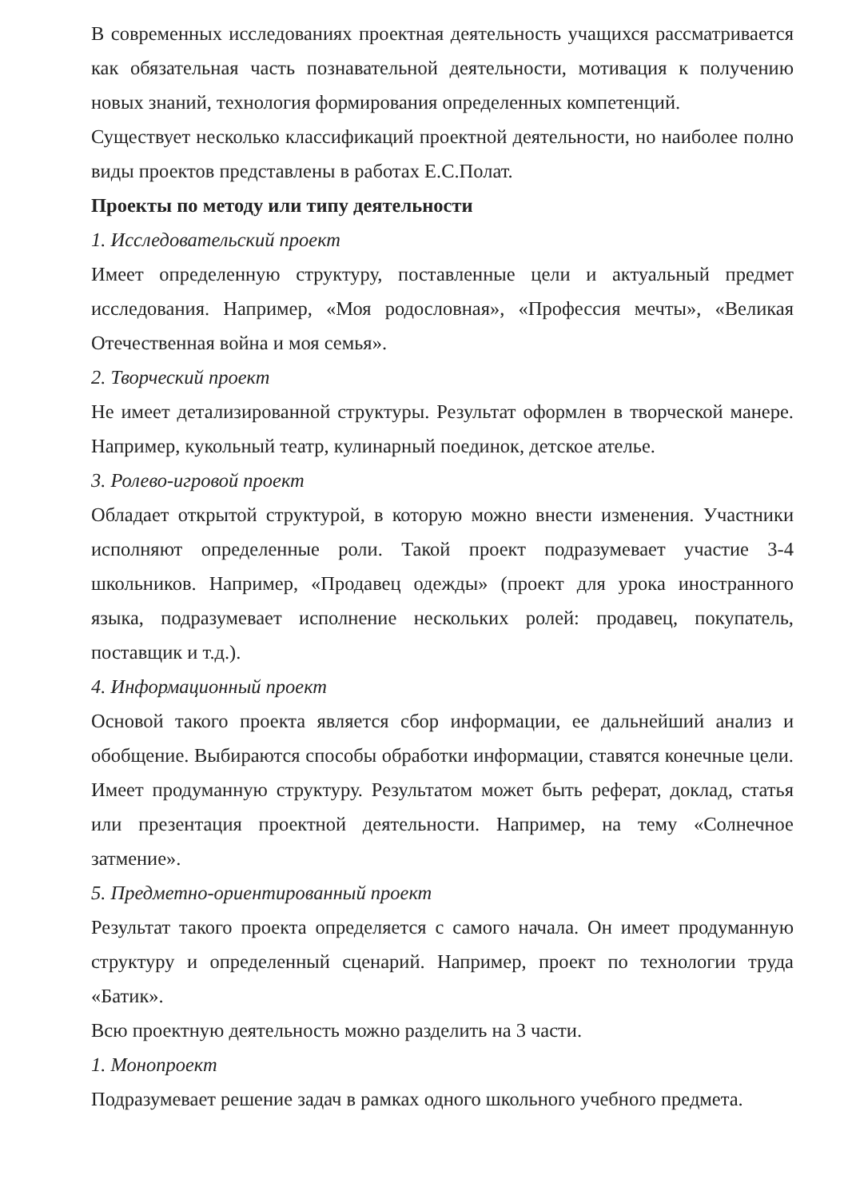В современных исследованиях проектная деятельность учащихся рассматривается как обязательная часть познавательной деятельности, мотивация к получению новых знаний, технология формирования определенных компетенций.
Существует несколько классификаций проектной деятельности, но наиболее полно виды проектов представлены в работах Е.С.Полат.
Проекты по методу или типу деятельности
1. Исследовательский проект
Имеет определенную структуру, поставленные цели и актуальный предмет исследования. Например, «Моя родословная», «Профессия мечты», «Великая Отечественная война и моя семья».
2. Творческий проект
Не имеет детализированной структуры. Результат оформлен в творческой манере. Например, кукольный театр, кулинарный поединок, детское ателье.
3. Ролево-игровой проект
Обладает открытой структурой, в которую можно внести изменения. Участники исполняют определенные роли. Такой проект подразумевает участие 3-4 школьников. Например, «Продавец одежды» (проект для урока иностранного языка, подразумевает исполнение нескольких ролей: продавец, покупатель, поставщик и т.д.).
4. Информационный проект
Основой такого проекта является сбор информации, ее дальнейший анализ и обобщение. Выбираются способы обработки информации, ставятся конечные цели. Имеет продуманную структуру. Результатом может быть реферат, доклад, статья или презентация проектной деятельности. Например, на тему «Солнечное затмение».
5. Предметно-ориентированный проект
Результат такого проекта определяется с самого начала. Он имеет продуманную структуру и определенный сценарий. Например, проект по технологии труда «Батик».
Всю проектную деятельность можно разделить на 3 части.
1. Монопроект
Подразумевает решение задач в рамках одного школьного учебного предмета.